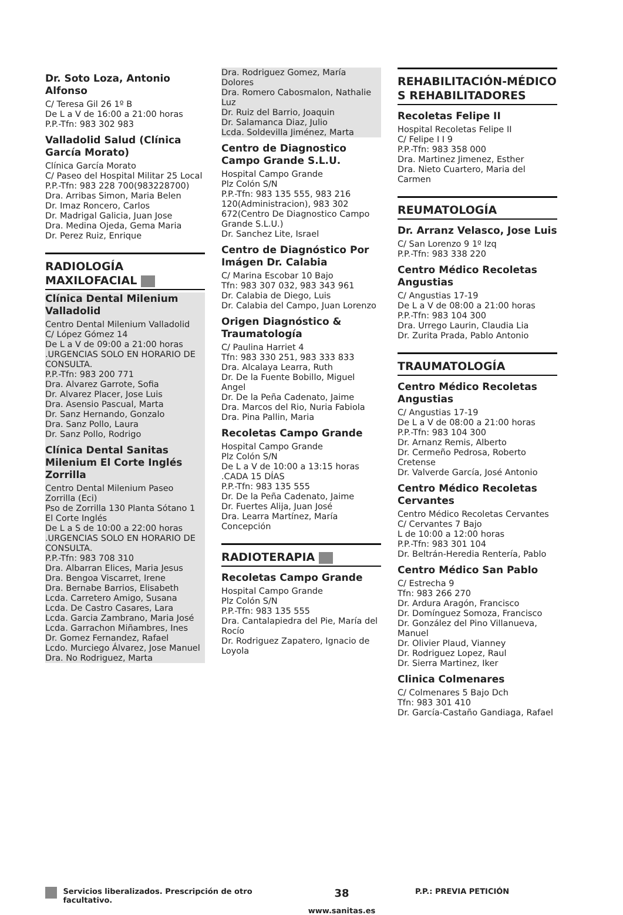Dr. Soto Loza, Antonio Alfonso
C/ Teresa Gil 26 1º B
De L a V de 16:00 a 21:00 horas
P.P.-Tfn: 983 302 983
Valladolid Salud (Clínica García Morato)
Clínica García Morato
C/ Paseo del Hospital Militar 25 Local
P.P.-Tfn: 983 228 700(983228700)
Dra. Arribas Simon, Maria Belen
Dr. Imaz Roncero, Carlos
Dr. Madrigal Galicia, Juan Jose
Dra. Medina Ojeda, Gema Maria
Dr. Perez Ruiz, Enrique
RADIOLOGÍA MAXILOFACIAL
Clínica Dental Milenium Valladolid
Centro Dental Milenium Valladolid
C/ López Gómez 14
De L a V de 09:00 a 21:00 horas .URGENCIAS SOLO EN HORARIO DE CONSULTA.
P.P.-Tfn: 983 200 771
Dra. Alvarez Garrote, Sofia
Dr. Alvarez Placer, Jose Luis
Dra. Asensio Pascual, Marta
Dr. Sanz Hernando, Gonzalo
Dra. Sanz Pollo, Laura
Dr. Sanz Pollo, Rodrigo
Clínica Dental Sanitas Milenium El Corte Inglés Zorrilla
Centro Dental Milenium Paseo Zorrilla (Eci)
Pso de Zorrilla 130 Planta Sótano 1 El Corte Inglés
De L a S de 10:00 a 22:00 horas .URGENCIAS SOLO EN HORARIO DE CONSULTA.
P.P.-Tfn: 983 708 310
Dra. Albarran Elices, Maria Jesus
Dra. Bengoa Viscarret, Irene
Dra. Bernabe Barrios, Elisabeth
Lcda. Carretero Amigo, Susana
Lcda. De Castro Casares, Lara
Lcda. Garcia Zambrano, Maria José
Lcda. Garrachon Miñambres, Ines
Dr. Gomez Fernandez, Rafael
Lcdo. Murciego Álvarez, Jose Manuel
Dra. No Rodriguez, Marta
Dra. Rodriguez Gomez, María Dolores
Dra. Romero Cabosmalon, Nathalie Luz
Dr. Ruiz del Barrio, Joaquin
Dr. Salamanca Diaz, Julio
Lcda. Soldevilla Jiménez, Marta
Centro de Diagnostico Campo Grande S.L.U.
Hospital Campo Grande
Plz Colón S/N
P.P.-Tfn: 983 135 555, 983 216 120(Administracion), 983 302 672(Centro De Diagnostico Campo Grande S.L.U.)
Dr. Sanchez Lite, Israel
Centro de Diagnóstico Por Imágen Dr. Calabia
C/ Marina Escobar 10 Bajo
Tfn: 983 307 032, 983 343 961
Dr. Calabia de Diego, Luis
Dr. Calabia del Campo, Juan Lorenzo
Origen Diagnóstico & Traumatología
C/ Paulina Harriet 4
Tfn: 983 330 251, 983 333 833
Dra. Alcalaya Learra, Ruth
Dr. De la Fuente Bobillo, Miguel Angel
Dr. De la Peña Cadenato, Jaime
Dra. Marcos del Rio, Nuria Fabiola
Dra. Pina Pallin, Maria
Recoletas Campo Grande
Hospital Campo Grande
Plz Colón S/N
De L a V de 10:00 a 13:15 horas .CADA 15 DÍAS
P.P.-Tfn: 983 135 555
Dr. De la Peña Cadenato, Jaime
Dr. Fuertes Alija, Juan José
Dra. Learra Martínez, María Concepción
RADIOTERAPIA
Recoletas Campo Grande
Hospital Campo Grande
Plz Colón S/N
P.P.-Tfn: 983 135 555
Dra. Cantalapiedra del Pie, María del Rocío
Dr. Rodriguez Zapatero, Ignacio de Loyola
REHABILITACIÓN-MÉDICO S REHABILITADORES
Recoletas Felipe II
Hospital Recoletas Felipe II
C/ Felipe I I 9
P.P.-Tfn: 983 358 000
Dra. Martinez Jimenez, Esther
Dra. Nieto Cuartero, Maria del Carmen
REUMATOLOGÍA
Dr. Arranz Velasco, Jose Luis
C/ San Lorenzo 9 1º Izq
P.P.-Tfn: 983 338 220
Centro Médico Recoletas Angustias
C/ Angustias 17-19
De L a V de 08:00 a 21:00 horas
P.P.-Tfn: 983 104 300
Dra. Urrego Laurin, Claudia Lia
Dr. Zurita Prada, Pablo Antonio
TRAUMATOLOGÍA
Centro Médico Recoletas Angustias
C/ Angustias 17-19
De L a V de 08:00 a 21:00 horas
P.P.-Tfn: 983 104 300
Dr. Arnanz Remis, Alberto
Dr. Cermeño Pedrosa, Roberto Cretense
Dr. Valverde García, José Antonio
Centro Médico Recoletas Cervantes
Centro Médico Recoletas Cervantes
C/ Cervantes 7 Bajo
L de 10:00 a 12:00 horas
P.P.-Tfn: 983 301 104
Dr. Beltrán-Heredia Rentería, Pablo
Centro Médico San Pablo
C/ Estrecha 9
Tfn: 983 266 270
Dr. Ardura Aragón, Francisco
Dr. Domínguez Somoza, Francisco
Dr. González del Pino Villanueva, Manuel
Dr. Olivier Plaud, Vianney
Dr. Rodriguez Lopez, Raul
Dr. Sierra Martinez, Iker
Clinica Colmenares
C/ Colmenares 5 Bajo Dch
Tfn: 983 301 410
Dr. García-Castaño Gandiaga, Rafael
Servicios liberalizados. Prescripción de otro facultativo.
38
www.sanitas.es
P.P.: PREVIA PETICIÓN